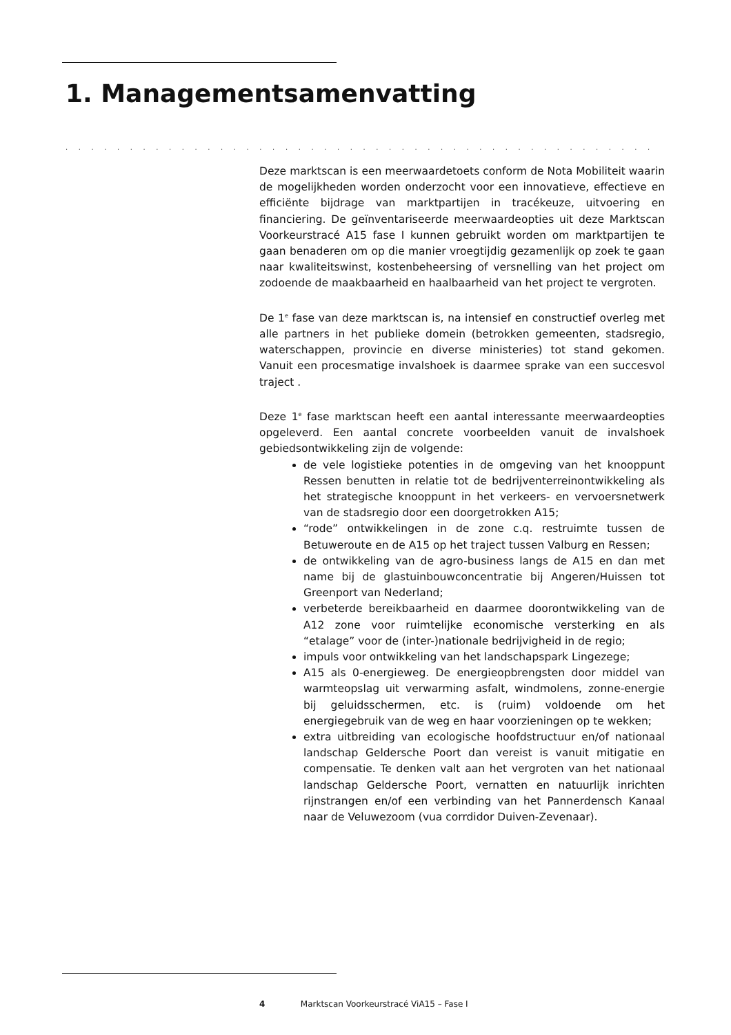1. Managementsamenvatting
. . . . . . . . . . . . . . . . . . . . . . . . . . . . . . . . . . . . . . . . . . . . . . . . . . . . . . . . . . . . . . . . . . . . .
Deze marktscan is een meerwaardetoets conform de Nota Mobiliteit waarin de mogelijkheden worden onderzocht voor een innovatieve, effectieve en efficiënte bijdrage van marktpartijen in tracékeuze, uitvoering en financiering. De geïnventariseerde meerwaardeopties uit deze Marktscan Voorkeurstracé A15 fase I kunnen gebruikt worden om marktpartijen te gaan benaderen om op die manier vroegtijdig gezamenlijk op zoek te gaan naar kwaliteitswinst, kostenbeheersing of versnelling van het project om zodoende de maakbaarheid en haalbaarheid van het project te vergroten.
De 1<sup>e</sup> fase van deze marktscan is, na intensief en constructief overleg met alle partners in het publieke domein (betrokken gemeenten, stadsregio, waterschappen, provincie en diverse ministeries) tot stand gekomen. Vanuit een procesmatige invalshoek is daarmee sprake van een succesvol traject .
Deze 1<sup>e</sup> fase marktscan heeft een aantal interessante meerwaardeopties opgeleverd. Een aantal concrete voorbeelden vanuit de invalshoek gebiedsontwikkeling zijn de volgende:
de vele logistieke potenties in de omgeving van het knooppunt Ressen benutten in relatie tot de bedrijventerreinontwikkeling als het strategische knooppunt in het verkeers- en vervoersnetwerk van de stadsregio door een doorgetrokken A15;
“rode” ontwikkelingen in de zone c.q. restruimte tussen de Betuweroute en de A15 op het traject tussen Valburg en Ressen;
de ontwikkeling van de agro-business langs de A15 en dan met name bij de glastuinbouwconcentratie bij Angeren/Huissen tot Greenport van Nederland;
verbeterde bereikbaarheid en daarmee doorontwikkeling van de A12 zone voor ruimtelijke economische versterking en als “etalage” voor de (inter-)nationale bedrijvigheid in de regio;
impuls voor ontwikkeling van het landschapspark Lingezege;
A15 als 0-energieweg. De energieopbrengsten door middel van warmteopslag uit verwarming asfalt, windmolens, zonne-energie bij geluidsschermen, etc. is (ruim) voldoende om het energiegebruik van de weg en haar voorzieningen op te wekken;
extra uitbreiding van ecologische hoofdstructuur en/of nationaal landschap Geldersche Poort dan vereist is vanuit mitigatie en compensatie. Te denken valt aan het vergroten van het nationaal landschap Geldersche Poort, vernatten en natuurlijk inrichten rijnstrangen en/of een verbinding van het Pannerdensch Kanaal naar de Veluwezoom (vua corrdidor Duiven-Zevenaar).
4 Marktscan Voorkeurstracé ViA15 – Fase I